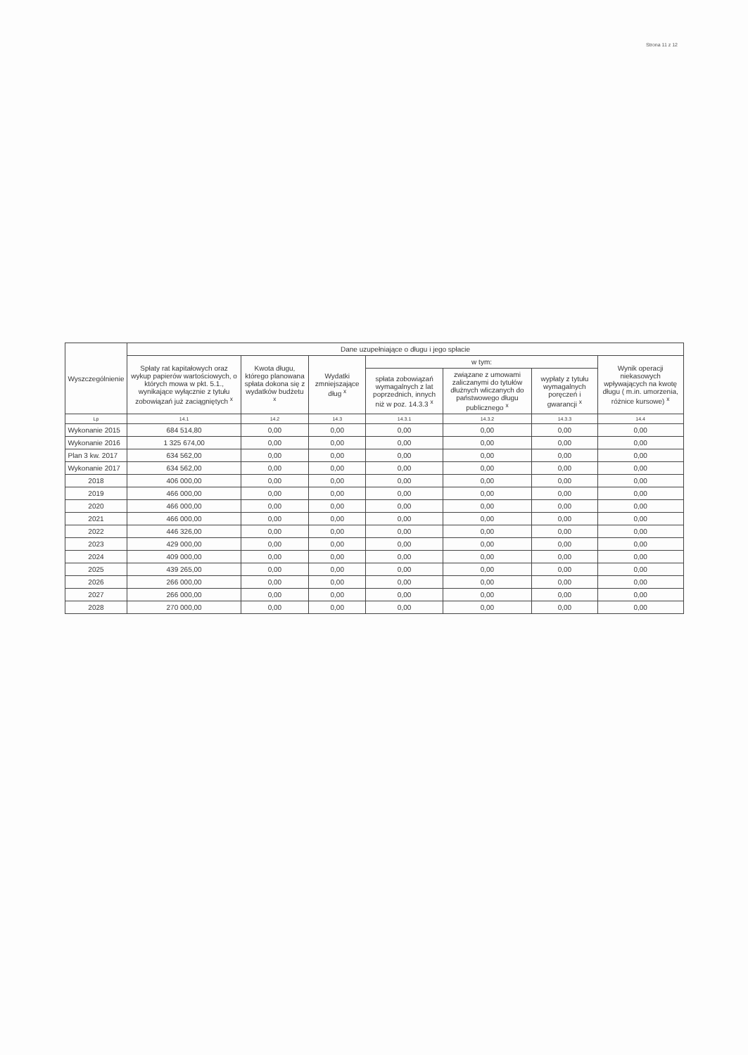Strona 11 z 12
| Wyszczególnienie | Dane uzupełniające o długu i jego spłacie | | | | | | |
| --- | --- | --- | --- | --- | --- | --- | --- |
| | Spłaty rat kapitałowych oraz wykup papierów wartościowych, o których mowa w pkt. 5.1., wynikające wyłącznie z tytułu zobowiązań już zaciągniętych <sup>x</sup> | Kwota długu, którego planowana spłata dokona się z wydatków budżetu <sup>x</sup> | Wydatki zmniejszające dług <sup>x</sup> | w tym: | | | Wynik operacji niekasowych wpływających na kwotę długu ( m.in. umorzenia, różnice kursowe) <sup>x</sup> |
| | | | | spłata zobowiązań wymagalnych z lat poprzednich, innych niż w poz. 14.3.3 <sup>x</sup> | związane z umowami zaliczanymi do tytułów dłużnych wliczanych do państwowego długu publicznego <sup>x</sup> | wypłaty z tytułu wymagalnych poręczeń i gwarancji <sup>x</sup> | |
| Lp | 14.1 | 14.2 | 14.3 | 14.3.1 | 14.3.2 | 14.3.3 | 14.4 |
| Wykonanie 2015 | 684 514,80 | 0,00 | 0,00 | 0,00 | 0,00 | 0,00 | 0,00 |
| Wykonanie 2016 | 1 325 674,00 | 0,00 | 0,00 | 0,00 | 0,00 | 0,00 | 0,00 |
| Plan 3 kw. 2017 | 634 562,00 | 0,00 | 0,00 | 0,00 | 0,00 | 0,00 | 0,00 |
| Wykonanie 2017 | 634 562,00 | 0,00 | 0,00 | 0,00 | 0,00 | 0,00 | 0,00 |
| 2018 | 406 000,00 | 0,00 | 0,00 | 0,00 | 0,00 | 0,00 | 0,00 |
| 2019 | 466 000,00 | 0,00 | 0,00 | 0,00 | 0,00 | 0,00 | 0,00 |
| 2020 | 466 000,00 | 0,00 | 0,00 | 0,00 | 0,00 | 0,00 | 0,00 |
| 2021 | 466 000,00 | 0,00 | 0,00 | 0,00 | 0,00 | 0,00 | 0,00 |
| 2022 | 446 326,00 | 0,00 | 0,00 | 0,00 | 0,00 | 0,00 | 0,00 |
| 2023 | 429 000,00 | 0,00 | 0,00 | 0,00 | 0,00 | 0,00 | 0,00 |
| 2024 | 409 000,00 | 0,00 | 0,00 | 0,00 | 0,00 | 0,00 | 0,00 |
| 2025 | 439 265,00 | 0,00 | 0,00 | 0,00 | 0,00 | 0,00 | 0,00 |
| 2026 | 266 000,00 | 0,00 | 0,00 | 0,00 | 0,00 | 0,00 | 0,00 |
| 2027 | 266 000,00 | 0,00 | 0,00 | 0,00 | 0,00 | 0,00 | 0,00 |
| 2028 | 270 000,00 | 0,00 | 0,00 | 0,00 | 0,00 | 0,00 | 0,00 |